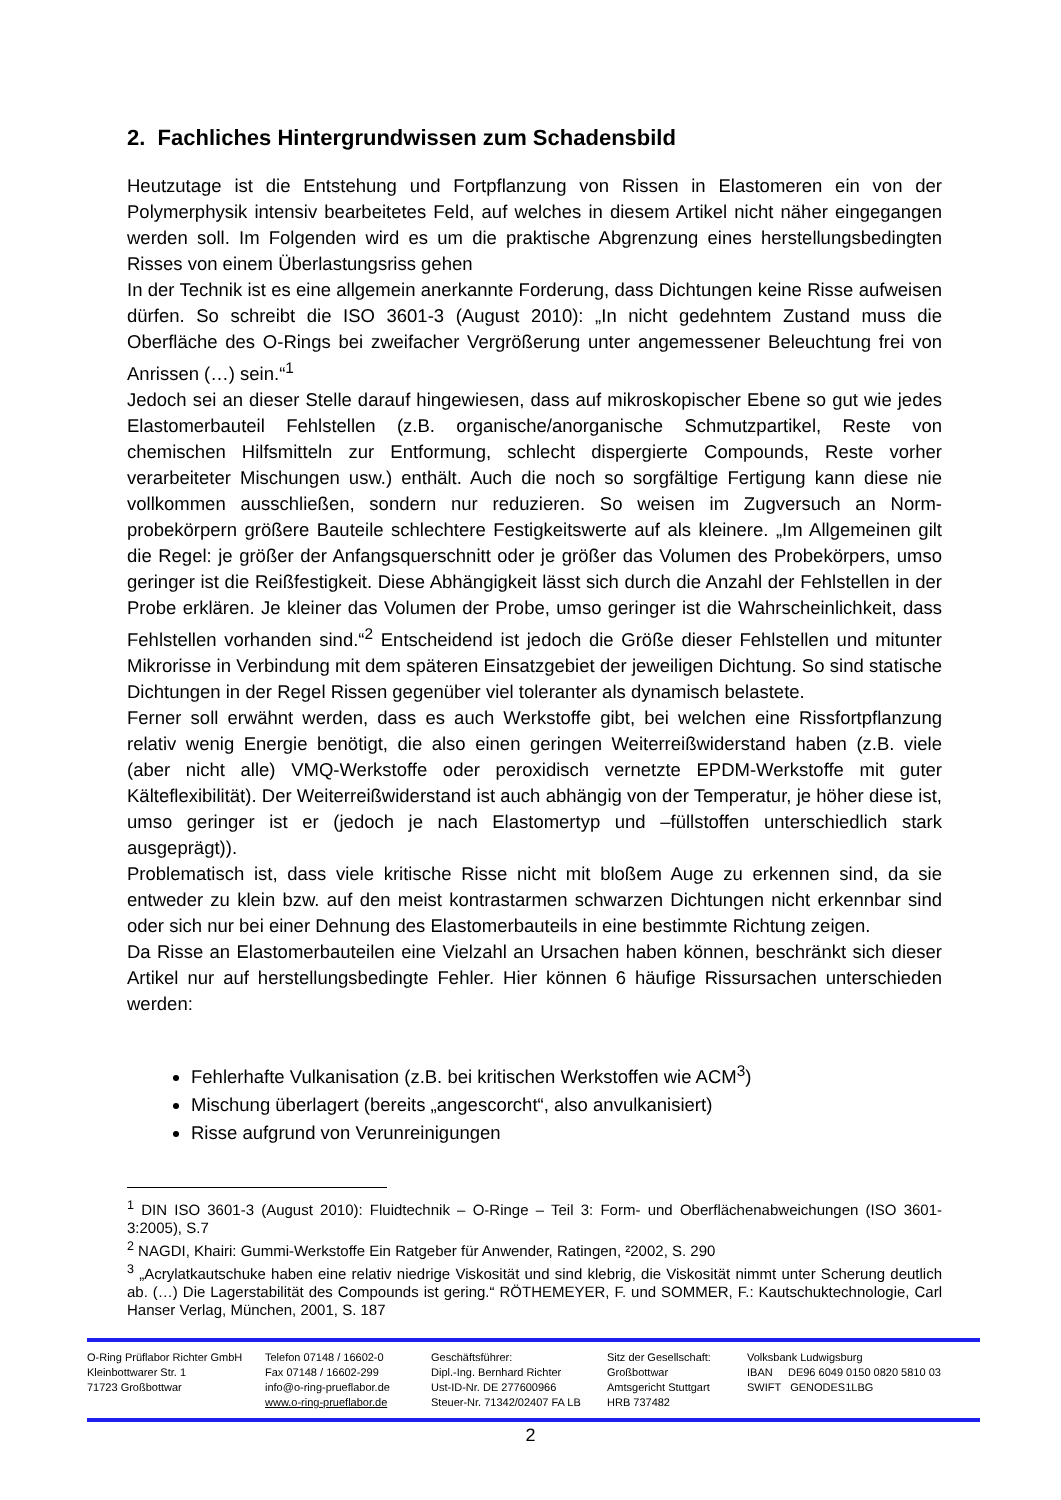2. Fachliches Hintergrundwissen zum Schadensbild
Heutzutage ist die Entstehung und Fortpflanzung von Rissen in Elastomeren ein von der Polymerphysik intensiv bearbeitetes Feld, auf welches in diesem Artikel nicht näher einge­gangen werden soll. Im Folgenden wird es um die praktische Abgrenzung eines herstel­lungsbedingten Risses von einem Überlastungsriss gehen
In der Technik ist es eine allgemein anerkannte Forderung, dass Dichtungen keine Risse aufweisen dürfen. So schreibt die ISO 3601-3 (August 2010): „In nicht gedehntem Zustand muss die Oberfläche des O-Rings bei zweifacher Vergrößerung unter angemessener Be­leuchtung frei von Anrissen (…) sein.“<sup>1</sup>
Jedoch sei an dieser Stelle darauf hingewiesen, dass auf mikroskopischer Ebene so gut wie jedes Elastomerbauteil Fehlstellen (z.B. organische/anorganische Schmutzpartikel, Reste von chemischen Hilfsmitteln zur Entformung, schlecht dispergierte Compounds, Reste vorher verarbeiteter Mischungen usw.) enthält. Auch die noch so sorgfältige Fertigung kann diese nie vollkommen ausschließen, sondern nur reduzieren. So weisen im Zugversuch an Norm­probekörpern größere Bauteile schlechtere Festigkeitswerte auf als kleinere. „Im Allgemei­nen gilt die Regel: je größer der Anfangsquerschnitt oder je größer das Volumen des Probe­körpers, umso geringer ist die Reißfestigkeit. Diese Abhängigkeit lässt sich durch die Anzahl der Fehlstellen in der Probe erklären. Je kleiner das Volumen der Probe, umso geringer ist die Wahrscheinlichkeit, dass Fehlstellen vorhanden sind.“<sup>2</sup> Entscheidend ist jedoch die Grö­ße dieser Fehlstellen und mitunter Mikrorisse in Verbindung mit dem späteren Einsatzgebiet der jeweiligen Dichtung. So sind statische Dichtungen in der Regel Rissen gegenüber viel toleranter als dynamisch belastete.
Ferner soll erwähnt werden, dass es auch Werkstoffe gibt, bei welchen eine Rissfortpflan­zung relativ wenig Energie benötigt, die also einen geringen Weiterreißwiderstand haben (z.B. viele (aber nicht alle) VMQ-Werkstoffe oder peroxidisch vernetzte EPDM-Werkstoffe mit guter Kälteflexibilität). Der Weiterreißwiderstand ist auch abhängig von der Temperatur, je höher diese ist, umso geringer ist er (jedoch je nach Elastomertyp und –füllstoffen unter­schiedlich stark ausgeprägt)).
Problematisch ist, dass viele kritische Risse nicht mit bloßem Auge zu erkennen sind, da sie entweder zu klein bzw. auf den meist kontrastarmen schwarzen Dichtungen nicht erkennbar sind oder sich nur bei einer Dehnung des Elastomerbauteils in eine bestimmte Richtung zei­gen.
Da Risse an Elastomerbauteilen eine Vielzahl an Ursachen haben können, beschränkt sich dieser Artikel nur auf herstellungsbedingte Fehler. Hier können 6 häufige Rissursachen un­terschieden werden:
Fehlerhafte Vulkanisation (z.B. bei kritischen Werkstoffen wie ACM<sup>3</sup>)
Mischung überlagert (bereits „angescorcht“, also anvulkanisiert)
Risse aufgrund von Verunreinigungen
<sup>1</sup> DIN ISO 3601-3 (August 2010): Fluidtechnik – O-Ringe – Teil 3: Form- und Oberflächenabweichungen (ISO 3601-3:2005), S.7
<sup>2</sup> NAGDI, Khairi: Gummi-Werkstoffe Ein Ratgeber für Anwender, Ratingen, ²2002, S. 290
<sup>3</sup> „Acrylatkautschuke haben eine relativ niedrige Viskosität und sind klebrig, die Viskosität nimmt unter Scherung deutlich ab. (…) Die Lagerstabilität des Compounds ist gering.“ RÖTHEMEYER, F. und SOMMER, F.: Kautschuktechnologie, Carl Hanser Verlag, München, 2001, S. 187
O-Ring Prüflabor Richter GmbH
Kleinbottwarer Str. 1
71723 Großbottwar
Telefon 07148 / 16602-0
Fax 07148 / 16602-299
info@o-ring-prueflabor.de
www.o-ring-prueflabor.de
Geschäftsführer:
Dipl.-Ing. Bernhard Richter
Ust-ID-Nr. DE 277600966
Steuer-Nr. 71342/02407 FA LB
Sitz der Gesellschaft:
Großbottwar
Amtsgericht Stuttgart
HRB 737482
Volksbank Ludwigsburg
IBAN DE96 6049 0150 0820 5810 03
SWIFT GENODES1LBG
2